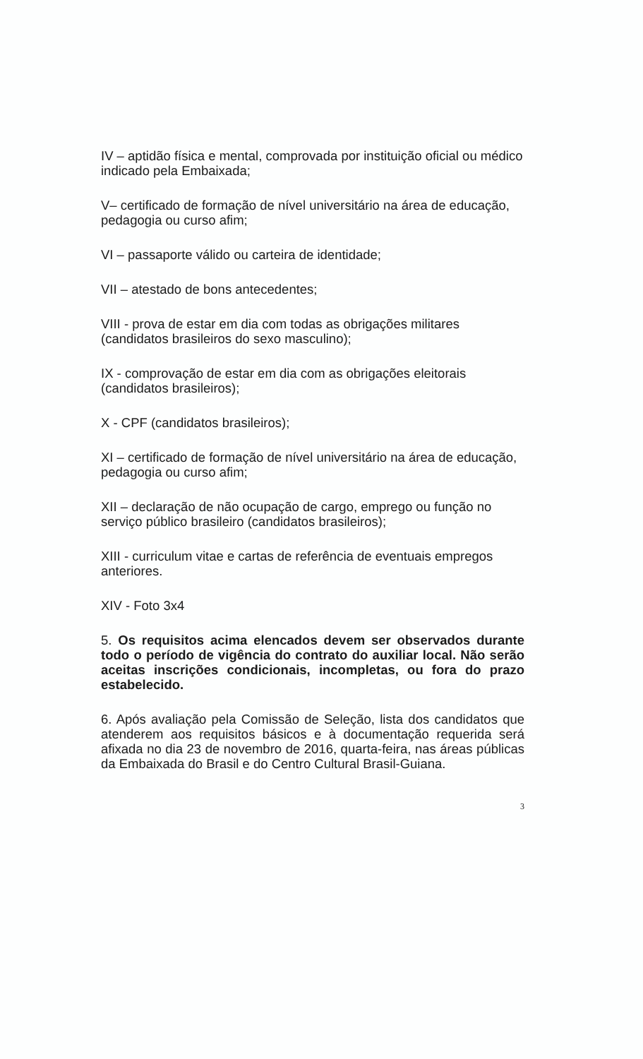IV – aptidão física e mental, comprovada por instituição oficial ou médico indicado pela Embaixada;
V– certificado de formação de nível universitário na área de educação, pedagogia ou curso afim;
VI – passaporte válido ou carteira de identidade;
VII – atestado de bons antecedentes;
VIII - prova de estar em dia com todas as obrigações militares (candidatos brasileiros do sexo masculino);
IX - comprovação de estar em dia com as obrigações eleitorais (candidatos brasileiros);
X - CPF (candidatos brasileiros);
XI – certificado de formação de nível universitário na área de educação, pedagogia ou curso afim;
XII – declaração de não ocupação de cargo, emprego ou função no serviço público brasileiro (candidatos brasileiros);
XIII - curriculum vitae e cartas de referência de eventuais empregos anteriores.
XIV - Foto 3x4
5. Os requisitos acima elencados devem ser observados durante todo o período de vigência do contrato do auxiliar local. Não serão aceitas inscrições condicionais, incompletas, ou fora do prazo estabelecido.
6. Após avaliação pela Comissão de Seleção, lista dos candidatos que atenderem aos requisitos básicos e à documentação requerida será afixada no dia 23 de novembro de 2016, quarta-feira, nas áreas públicas da Embaixada do Brasil e do Centro Cultural Brasil-Guiana.
3